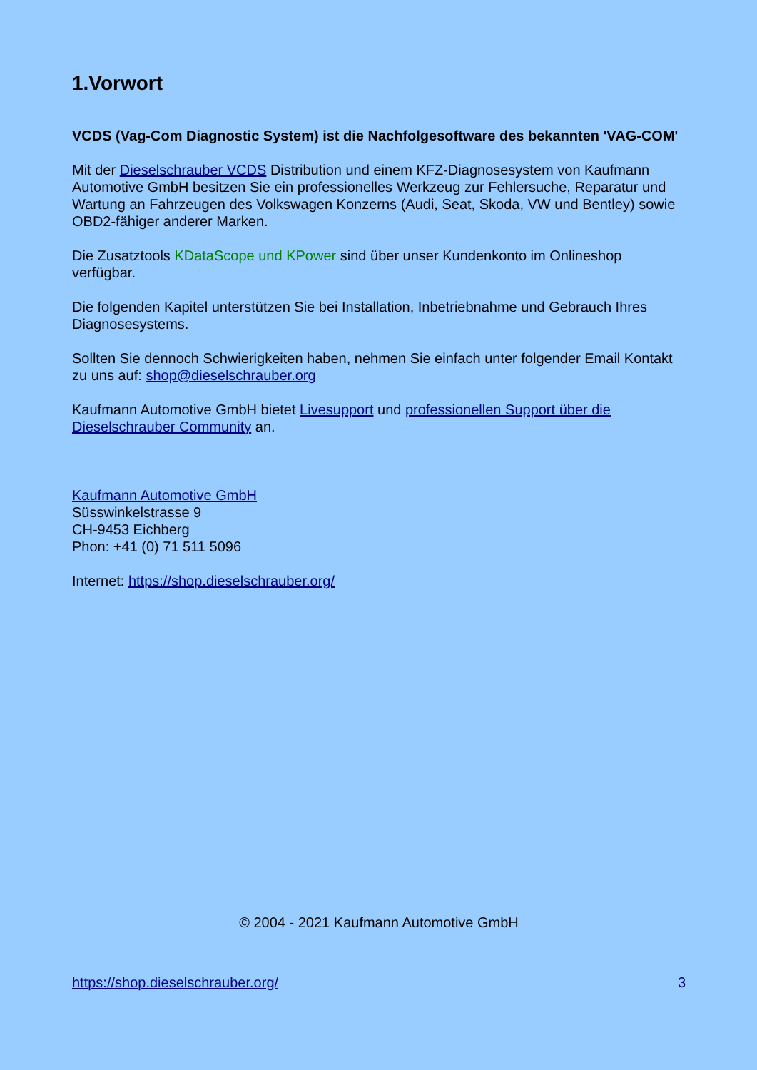1.Vorwort
VCDS (Vag-Com Diagnostic System) ist die Nachfolgesoftware des bekannten 'VAG-COM'
Mit der Dieselschrauber VCDS Distribution und einem KFZ-Diagnosesystem von Kaufmann Automotive GmbH besitzen Sie ein professionelles Werkzeug zur Fehlersuche, Reparatur und Wartung an Fahrzeugen des Volkswagen Konzerns (Audi, Seat, Skoda, VW und Bentley) sowie OBD2-fähiger anderer Marken.
Die Zusatztools KDataScope und KPower sind über unser Kundenkonto im Onlineshop verfügbar.
Die folgenden Kapitel unterstützen Sie bei Installation, Inbetriebnahme und Gebrauch Ihres Diagnosesystems.
Sollten Sie dennoch Schwierigkeiten haben, nehmen Sie einfach unter folgender Email Kontakt zu uns auf: shop@dieselschrauber.org
Kaufmann Automotive GmbH bietet Livesupport und professionellen Support über die Dieselschrauber Community an.
Kaufmann Automotive GmbH
Süsswinkelstrasse 9
CH-9453 Eichberg
Phon: +41 (0) 71 511 5096
Internet: https://shop.dieselschrauber.org/
© 2004 - 2021 Kaufmann Automotive GmbH
https://shop.dieselschrauber.org/ 3